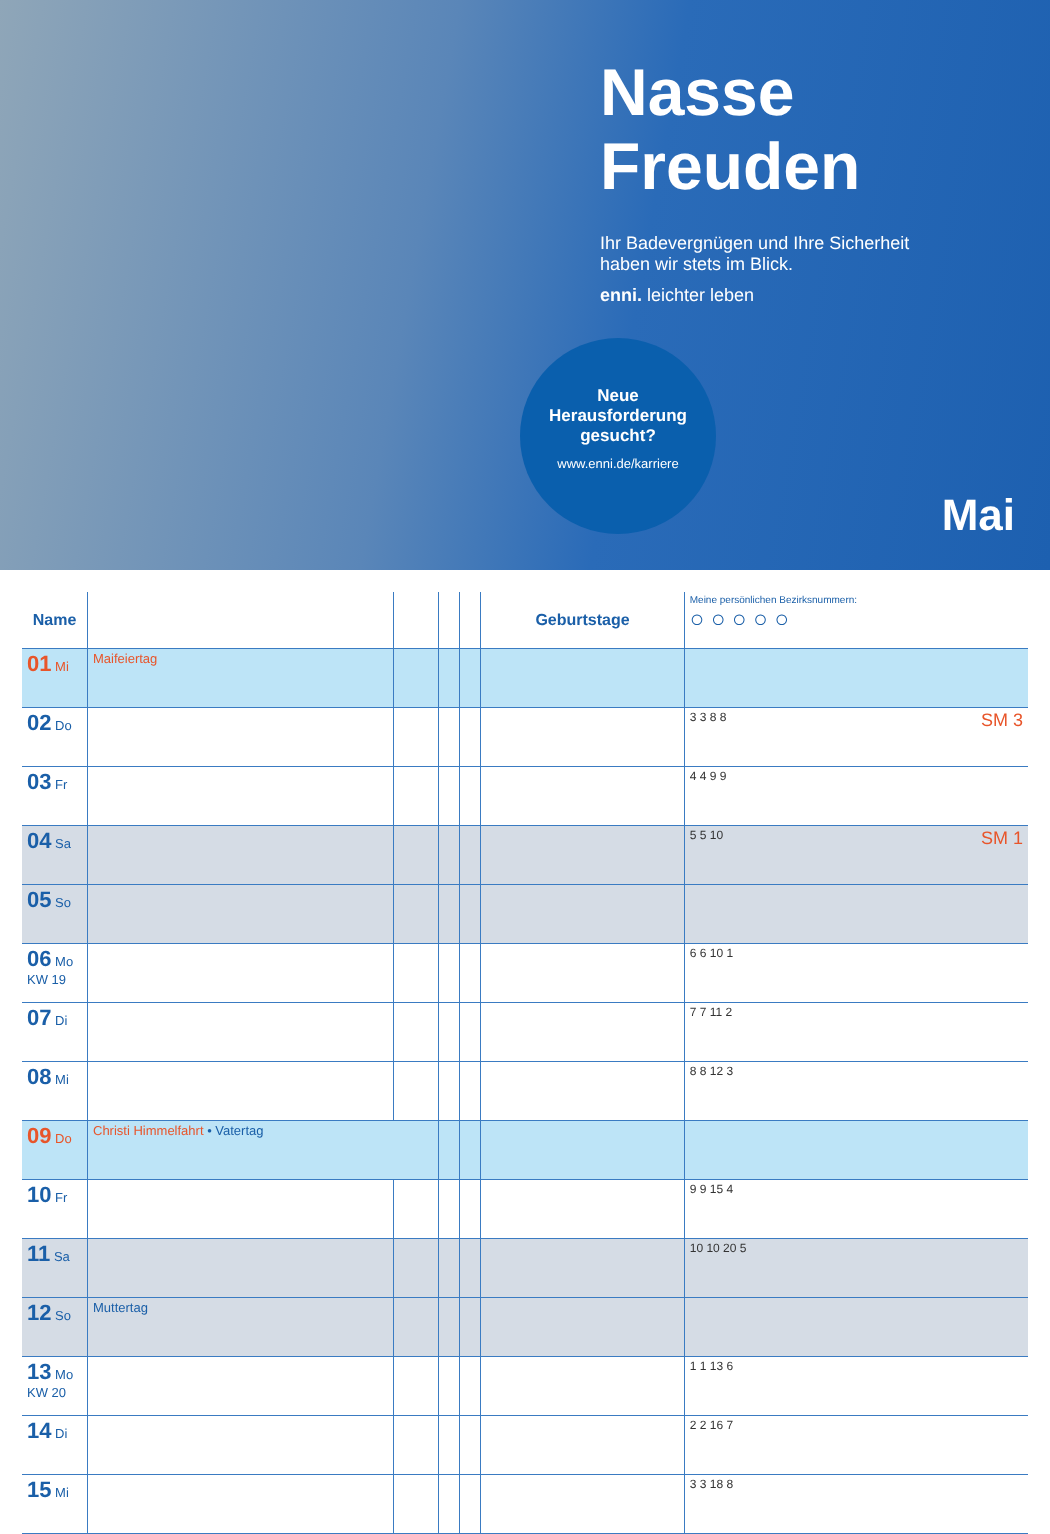Nasse
Freuden
Ihr Badevergnügen und Ihre Sicherheit
haben wir stets im Blick.
enni. leichter leben
Neue
Herausforderung
gesucht?
www.enni.de/karriere
Mai
| Name | | | | | Geburtstage | Meine persönlichen Bezirksnummern: ○ ○ ○ ○ ○ |
| --- | --- | --- | --- | --- | --- | --- |
| 01 Mi | Maifeiertag | | | | | |
| 02 Do | | | | | | SM 3 3 3 8 8 |
| 03 Fr | | | | | | 4 4 9 9 |
| 04 Sa | | | | | | SM 1 5 5 10 |
| 05 So | | | | | | |
| 06 Mo KW 19 | | | | | | 6 6 10 1 |
| 07 Di | | | | | | 7 7 11 2 |
| 08 Mi | | | | | | 8 8 12 3 |
| 09 Do | Christi Himmelfahrt • Vatertag | | | | | |
| 10 Fr | | | | | | 9 9 15 4 |
| 11 Sa | | | | | | 10 10 20 5 |
| 12 So | Muttertag | | | | | |
| 13 Mo KW 20 | | | | | | 1 1 13 6 |
| 14 Di | | | | | | 2 2 16 7 |
| 15 Mi | | | | | | 3 3 18 8 |